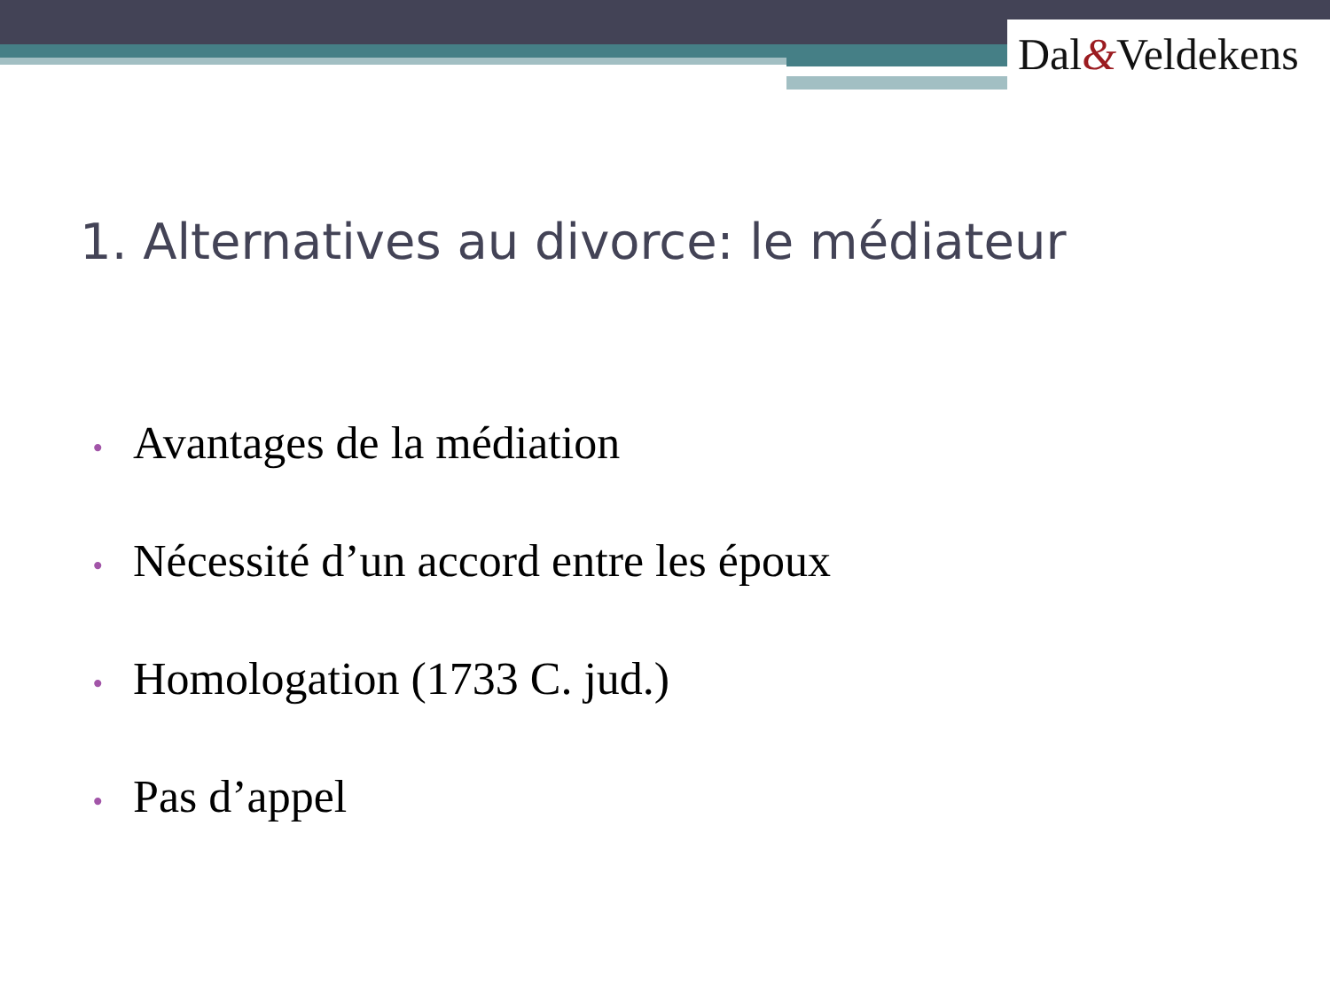Dal&Veldekens
1. Alternatives au divorce: le médiateur
• Avantages de la médiation
• Nécessité d’un accord entre les époux
• Homologation (1733 C. jud.)
• Pas d’appel